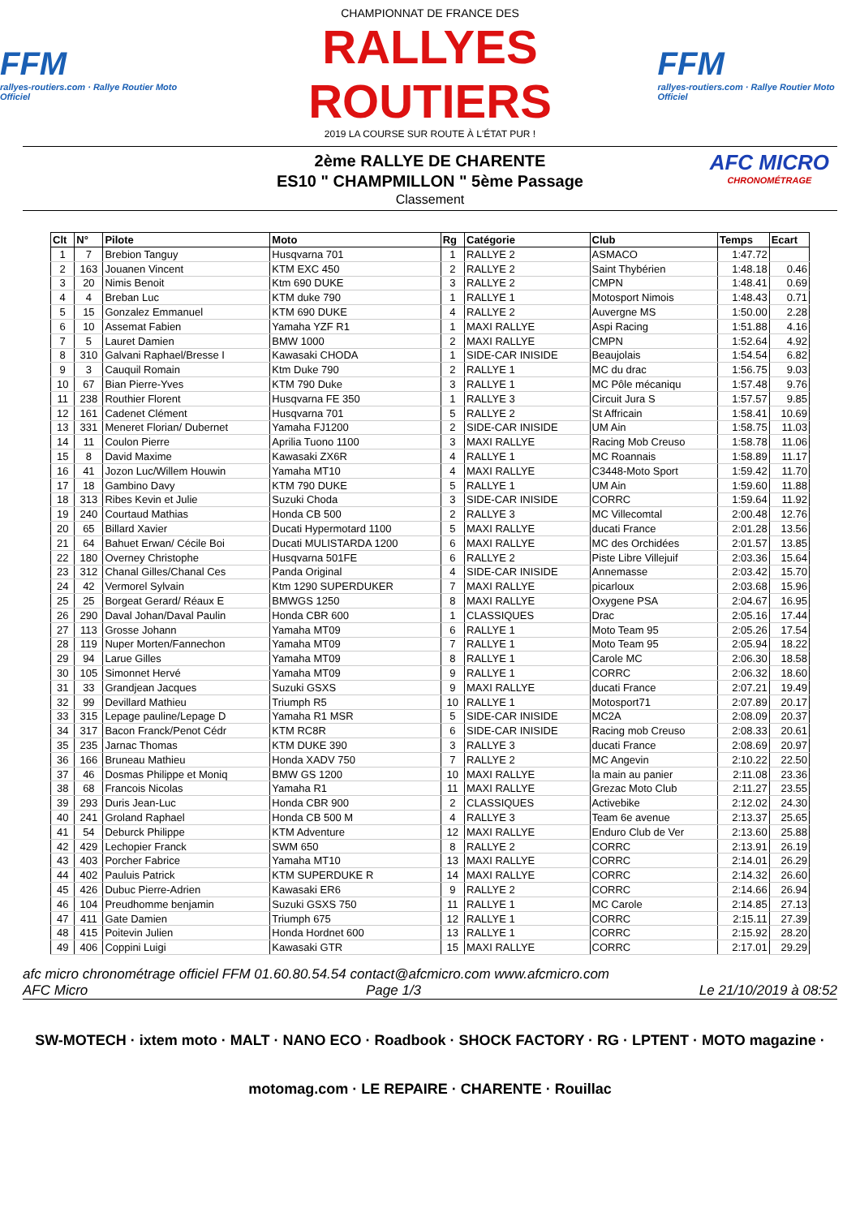FFM
rallyes-routiers.com · Rallye Routier Moto Officiel
CHAMPIONNAT DE FRANCE DES
RALLYES ROUTIERS
2019 LA COURSE SUR ROUTE À L'ÉTAT PUR !
FFM
rallyes-routiers.com · Rallye Routier Moto Officiel
2ème RALLYE DE CHARENTE
ES10 " CHAMPMILLON " 5ème Passage
Classement
AFC MICRO
CHRONOMÉTRAGE
| Clt | N° | Pilote | Moto | Rg | Catégorie | Club | Temps | Ecart |
| --- | --- | --- | --- | --- | --- | --- | --- | --- |
| 1 | 7 | Brebion Tanguy | Husqvarna 701 | 1 | RALLYE 2 | ASMACO | 1:47.72 | |
| 2 | 163 | Jouanen Vincent | KTM EXC 450 | 2 | RALLYE 2 | Saint Thybérien | 1:48.18 | 0.46 |
| 3 | 20 | Nimis Benoit | Ktm 690 DUKE | 3 | RALLYE 2 | CMPN | 1:48.41 | 0.69 |
| 4 | 4 | Breban Luc | KTM duke 790 | 1 | RALLYE 1 | Motosport Nimois | 1:48.43 | 0.71 |
| 5 | 15 | Gonzalez Emmanuel | KTM 690 DUKE | 4 | RALLYE 2 | Auvergne MS | 1:50.00 | 2.28 |
| 6 | 10 | Assemat Fabien | Yamaha YZF R1 | 1 | MAXI RALLYE | Aspi Racing | 1:51.88 | 4.16 |
| 7 | 5 | Lauret Damien | BMW 1000 | 2 | MAXI RALLYE | CMPN | 1:52.64 | 4.92 |
| 8 | 310 | Galvani Raphael/Bresse I | Kawasaki CHODA | 1 | SIDE-CAR INISIDE | Beaujolais | 1:54.54 | 6.82 |
| 9 | 3 | Cauquil Romain | Ktm Duke 790 | 2 | RALLYE 1 | MC du drac | 1:56.75 | 9.03 |
| 10 | 67 | Bian Pierre-Yves | KTM 790 Duke | 3 | RALLYE 1 | MC Pôle mécaniqu | 1:57.48 | 9.76 |
| 11 | 238 | Routhier Florent | Husqvarna FE 350 | 1 | RALLYE 3 | Circuit Jura S | 1:57.57 | 9.85 |
| 12 | 161 | Cadenet Clément | Husqvarna 701 | 5 | RALLYE 2 | St Affricain | 1:58.41 | 10.69 |
| 13 | 331 | Meneret Florian/ Dubernet | Yamaha FJ1200 | 2 | SIDE-CAR INISIDE | UM Ain | 1:58.75 | 11.03 |
| 14 | 11 | Coulon Pierre | Aprilia Tuono 1100 | 3 | MAXI RALLYE | Racing Mob Creuso | 1:58.78 | 11.06 |
| 15 | 8 | David Maxime | Kawasaki ZX6R | 4 | RALLYE 1 | MC Roannais | 1:58.89 | 11.17 |
| 16 | 41 | Jozon Luc/Willem Houwin | Yamaha MT10 | 4 | MAXI RALLYE | C3448-Moto Sport | 1:59.42 | 11.70 |
| 17 | 18 | Gambino Davy | KTM 790 DUKE | 5 | RALLYE 1 | UM Ain | 1:59.60 | 11.88 |
| 18 | 313 | Ribes Kevin et Julie | Suzuki Choda | 3 | SIDE-CAR INISIDE | CORRC | 1:59.64 | 11.92 |
| 19 | 240 | Courtaud Mathias | Honda CB 500 | 2 | RALLYE 3 | MC Villecomtal | 2:00.48 | 12.76 |
| 20 | 65 | Billard Xavier | Ducati Hypermotard 1100 | 5 | MAXI RALLYE | ducati France | 2:01.28 | 13.56 |
| 21 | 64 | Bahuet Erwan/ Cécile Boi | Ducati MULISTARDA 1200 | 6 | MAXI RALLYE | MC des Orchidées | 2:01.57 | 13.85 |
| 22 | 180 | Overney Christophe | Husqvarna 501FE | 6 | RALLYE 2 | Piste Libre Villejuif | 2:03.36 | 15.64 |
| 23 | 312 | Chanal Gilles/Chanal Ces | Panda Original | 4 | SIDE-CAR INISIDE | Annemasse | 2:03.42 | 15.70 |
| 24 | 42 | Vermorel Sylvain | Ktm 1290 SUPERDUKER | 7 | MAXI RALLYE | picarloux | 2:03.68 | 15.96 |
| 25 | 25 | Borgeat Gerard/ Réaux E | BMWGS 1250 | 8 | MAXI RALLYE | Oxygene PSA | 2:04.67 | 16.95 |
| 26 | 290 | Daval Johan/Daval Paulin | Honda CBR 600 | 1 | CLASSIQUES | Drac | 2:05.16 | 17.44 |
| 27 | 113 | Grosse Johann | Yamaha MT09 | 6 | RALLYE 1 | Moto Team 95 | 2:05.26 | 17.54 |
| 28 | 119 | Nuper Morten/Fannechon | Yamaha MT09 | 7 | RALLYE 1 | Moto Team 95 | 2:05.94 | 18.22 |
| 29 | 94 | Larue Gilles | Yamaha MT09 | 8 | RALLYE 1 | Carole MC | 2:06.30 | 18.58 |
| 30 | 105 | Simonnet Hervé | Yamaha MT09 | 9 | RALLYE 1 | CORRC | 2:06.32 | 18.60 |
| 31 | 33 | Grandjean Jacques | Suzuki GSXS | 9 | MAXI RALLYE | ducati France | 2:07.21 | 19.49 |
| 32 | 99 | Devillard Mathieu | Triumph R5 | 10 | RALLYE 1 | Motosport71 | 2:07.89 | 20.17 |
| 33 | 315 | Lepage pauline/Lepage D | Yamaha R1 MSR | 5 | SIDE-CAR INISIDE | MC2A | 2:08.09 | 20.37 |
| 34 | 317 | Bacon Franck/Penot Cédr | KTM RC8R | 6 | SIDE-CAR INISIDE | Racing mob Creuso | 2:08.33 | 20.61 |
| 35 | 235 | Jarnac Thomas | KTM DUKE 390 | 3 | RALLYE 3 | ducati France | 2:08.69 | 20.97 |
| 36 | 166 | Bruneau Mathieu | Honda XADV 750 | 7 | RALLYE 2 | MC Angevin | 2:10.22 | 22.50 |
| 37 | 46 | Dosmas Philippe et Moniq | BMW GS 1200 | 10 | MAXI RALLYE | la main au panier | 2:11.08 | 23.36 |
| 38 | 68 | Francois Nicolas | Yamaha R1 | 11 | MAXI RALLYE | Grezac Moto Club | 2:11.27 | 23.55 |
| 39 | 293 | Duris Jean-Luc | Honda CBR 900 | 2 | CLASSIQUES | Activebike | 2:12.02 | 24.30 |
| 40 | 241 | Groland Raphael | Honda CB 500 M | 4 | RALLYE 3 | Team 6e avenue | 2:13.37 | 25.65 |
| 41 | 54 | Deburck Philippe | KTM Adventure | 12 | MAXI RALLYE | Enduro Club de Ver | 2:13.60 | 25.88 |
| 42 | 429 | Lechopier Franck | SWM 650 | 8 | RALLYE 2 | CORRC | 2:13.91 | 26.19 |
| 43 | 403 | Porcher Fabrice | Yamaha MT10 | 13 | MAXI RALLYE | CORRC | 2:14.01 | 26.29 |
| 44 | 402 | Pauluis Patrick | KTM SUPERDUKE R | 14 | MAXI RALLYE | CORRC | 2:14.32 | 26.60 |
| 45 | 426 | Dubuc Pierre-Adrien | Kawasaki ER6 | 9 | RALLYE 2 | CORRC | 2:14.66 | 26.94 |
| 46 | 104 | Preudhomme benjamin | Suzuki GSXS 750 | 11 | RALLYE 1 | MC Carole | 2:14.85 | 27.13 |
| 47 | 411 | Gate Damien | Triumph 675 | 12 | RALLYE 1 | CORRC | 2:15.11 | 27.39 |
| 48 | 415 | Poitevin Julien | Honda Hordnet 600 | 13 | RALLYE 1 | CORRC | 2:15.92 | 28.20 |
| 49 | 406 | Coppini Luigi | Kawasaki GTR | 15 | MAXI RALLYE | CORRC | 2:17.01 | 29.29 |
afc micro chronométrage officiel FFM 01.60.80.54.54 contact@afcmicro.com www.afcmicro.com
AFC Micro Page 1/3 Le 21/10/2019 à 08:52
SW-MOTECH · ixtem moto · MALT · NANO ECO · Roadbook · SHOCK FACTORY · RG · LPTENT · MOTO magazine · motomag.com · LE REPAIRE · CHARENTE · Rouillac